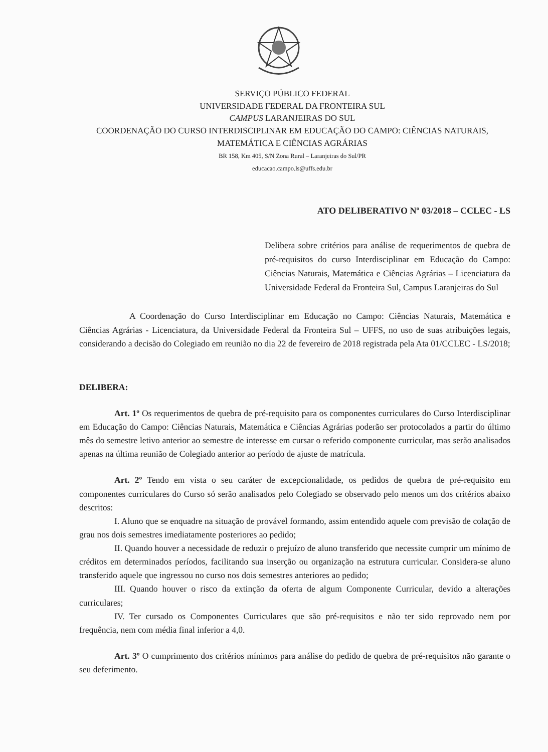SERVIÇO PÚBLICO FEDERAL
UNIVERSIDADE FEDERAL DA FRONTEIRA SUL
CAMPUS LARANJEIRAS DO SUL
COORDENAÇÃO DO CURSO INTERDISCIPLINAR EM EDUCAÇÃO DO CAMPO: CIÊNCIAS NATURAIS, MATEMÁTICA E CIÊNCIAS AGRÁRIAS
BR 158, Km 405, S/N Zona Rural – Laranjeiras do Sul/PR
educacao.campo.ls@uffs.edu.br
ATO DELIBERATIVO Nº 03/2018 – CCLEC - LS
Delibera sobre critérios para análise de requerimentos de quebra de pré-requisitos do curso Interdisciplinar em Educação do Campo: Ciências Naturais, Matemática e Ciências Agrárias – Licenciatura da Universidade Federal da Fronteira Sul, Campus Laranjeiras do Sul
A Coordenação do Curso Interdisciplinar em Educação no Campo: Ciências Naturais, Matemática e Ciências Agrárias - Licenciatura, da Universidade Federal da Fronteira Sul – UFFS, no uso de suas atribuições legais, considerando a decisão do Colegiado em reunião no dia 22 de fevereiro de 2018 registrada pela Ata 01/CCLEC - LS/2018;
DELIBERA:
Art. 1º Os requerimentos de quebra de pré-requisito para os componentes curriculares do Curso Interdisciplinar em Educação do Campo: Ciências Naturais, Matemática e Ciências Agrárias poderão ser protocolados a partir do último mês do semestre letivo anterior ao semestre de interesse em cursar o referido componente curricular, mas serão analisados apenas na última reunião de Colegiado anterior ao período de ajuste de matrícula.
Art. 2º Tendo em vista o seu caráter de excepcionalidade, os pedidos de quebra de pré-requisito em componentes curriculares do Curso só serão analisados pelo Colegiado se observado pelo menos um dos critérios abaixo descritos:
I. Aluno que se enquadre na situação de provável formando, assim entendido aquele com previsão de colação de grau nos dois semestres imediatamente posteriores ao pedido;
II. Quando houver a necessidade de reduzir o prejuízo de aluno transferido que necessite cumprir um mínimo de créditos em determinados períodos, facilitando sua inserção ou organização na estrutura curricular. Considera-se aluno transferido aquele que ingressou no curso nos dois semestres anteriores ao pedido;
III. Quando houver o risco da extinção da oferta de algum Componente Curricular, devido a alterações curriculares;
IV. Ter cursado os Componentes Curriculares que são pré-requisitos e não ter sido reprovado nem por frequência, nem com média final inferior a 4,0.
Art. 3º O cumprimento dos critérios mínimos para análise do pedido de quebra de pré-requisitos não garante o seu deferimento.